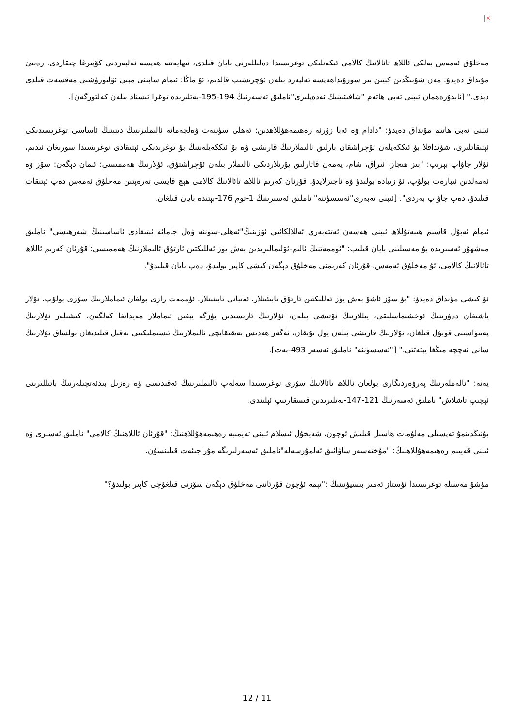×
مەخلۇق ئەمەس بەلكى ئاللاھ تائالانىڭ كالامى ئىكەنلىكى توغرىسىدا دەلىللەرنى بايان قىلدى، نىھايەتتە ھەپسە ئەلپەردنى كۆپىرغا چىقاردى. رەبىئ مۇنداق دەيدۇ: مەن شۇنىڭدىن كېيىن بىر سورۇنداھەپسە ئەلپەرد بىلەن ئۇچرىشىپ قالدىم، ئۇ ماڭا: ئىمام شاپىئى مېنى ئۆلتۈرۈشنى مەقسەت قىلدى دېدى." [ئابدۇرەھمان ئىبنى ئەبى ھاتەم "شافىئىينىڭ ئەدەپلىرى"ناملىق ئەسەرنىڭ 194-195-بەتلىرىدە توغرا ئىسناد بىلەن كەلتۈرگەن].
ئىبنى ئەبى ھاتىم مۇنداق دەيدۇ: "دادام ۋە ئەبا زۇرئە رەھىمەھۇللاھدىن: ئەھلى سۈننەت ۋەلجەمائە ئالىملىرىنىڭ دىنىنىڭ ئاساسى توغرىسىدىكى ئېتىقاتلىرى، شۇنداقلا بۇ ئىككەيلەن ئۇچراشقان بارلىق ئالىملارنىڭ قارىشى ۋە بۇ ئىككەيلەننىڭ بۇ توغرىدىكى ئېتىقادى توغرىسىدا سورىغان ئىدىم، ئۇلار جاۋاپ بېرىپ: "بىز ھىجاز، ئىراق، شام، يەمەن قاتارلىق يۇرتلاردىكى ئالىملار بىلەن ئۇچراشتۇق، ئۇلارنىڭ ھەممىسى: ئىمان دېگەن: سۆز ۋە ئەمەلدىن ئىبارەت بولۇپ، ئۇ زىيادە بولىدۇ ۋە ئاجىزلايدۇ. قۇرئان كەرىم ئاللاھ تائالانىڭ كالامى ھېچ قايسى تەرەپتىن مەخلۇق ئەمەس دەپ ئېتىقات قىلىدۇ، دەپ جاۋاپ بەردى". [ئىبنى تەبەرى"ئەسسۈننە" ناملىق ئەسىرىنىڭ 1-توم 176-بېتىدە بايان قىلغان.
ئىمام ئەبۇل قاسىم ھىبەتۇللاھ ئىبنى ھەسەن ئەتتەبەري ئەللالكائيي ئۆزىنىڭ"ئەھلى-سۈننە ۋەل جامائە ئېتىقادى ئاساسىنىڭ شەرھىسى" ناملىق مەشھۇر ئەسىرىدە بۇ مەسىلىنى بايان قىلىپ: "ئۈممەتنىڭ ئالىم-ئۆلىمالىرىدىن بەش يۈز ئەللىكتىن ئارتۇق ئالىملارنىڭ ھەممىسى: قۇرئان كەرىم ئاللاھ تائالانىڭ كالامى، ئۇ مەخلۇق ئەمەس، قۇرئان كەرىمنى مەخلۇق دېگەن كىشى كاپىر بولىدۇ، دەپ بايان قىلىدۇ".
ئۇ كىشى مۇنداق دەيدۇ: "بۇ سۆز ئاشۇ بەش يۈز ئەللىكتىن ئارتۇق تابىئىنلار، ئەتبائى تابىئىنلار، ئۈممەت رازى بولغان ئىماملارنىڭ سۆزى بولۇپ، ئۇلار ياشىغان دەۋرىنىڭ ئوخشىماسلىقى، يىللارنىڭ ئۆتىشى بىلەن، ئۇلارنىڭ ئارىسىدىن يۈزگە يېقىن ئىماملار مەيدانغا كەلگەن، كىشىلەر ئۇلارنىڭ پەتىۋاسىنى قوبۇل قىلغان، ئۇلارنىڭ قارىشى بىلەن يول تۇتقان، ئەگەر ھەدىس تەتقىقاتچى ئالىملارنىڭ ئىسىملىكىنى نەقىل قىلىدىغان بولساق ئۇلارنىڭ سانى نەچچە مىڭغا يېتەتتى." ["ئەسسۈننە" ناملىق ئەسەر 493-بەت].
يەنە: "ئالەملەرنىڭ پەرۋەردىگارى بولغان ئاللاھ تائالانىڭ سۆزى توغرىسىدا سەلەپ ئالىملىرىنىڭ ئەقىدىسى ۋە رەزىل بىدئەتچىلەرنىڭ باتىللىرىنى ئېچىپ تاشلاش" ناملىق ئەسەرنىڭ 121-147-بەتلىرىدىن قىسقارتىپ ئېلىندى.
بۇنىڭدىنمۇ تەپسىلى مەلۇمات ھاسىل قىلىش ئۈچۈن، شەيخۇل ئىسلام ئىبنى تەيمىيە رەھىمەھۇللاھنىڭ: "قۇرئان ئاللاھنىڭ كالامى" ناملىق ئەسىرى ۋە ئىبنى قەييىم رەھىمەھۇللاھنىڭ: "مۇختەسەر ساۋائىق ئەلمۇرسەلە"ناملىق ئەسەرلىرىگە مۇراجىئەت قىلىنسۇن.
مۇشۇ مەسىلە توغرىسىدا ئۇستاز ئەمىر بىسيۇنىنىڭ :"نېمە ئۈچۈن قۇرئاننى مەخلۇق دېگەن سۆزنى قىلغۇچى كاپىر بولىدۇ؟"
12 / 11